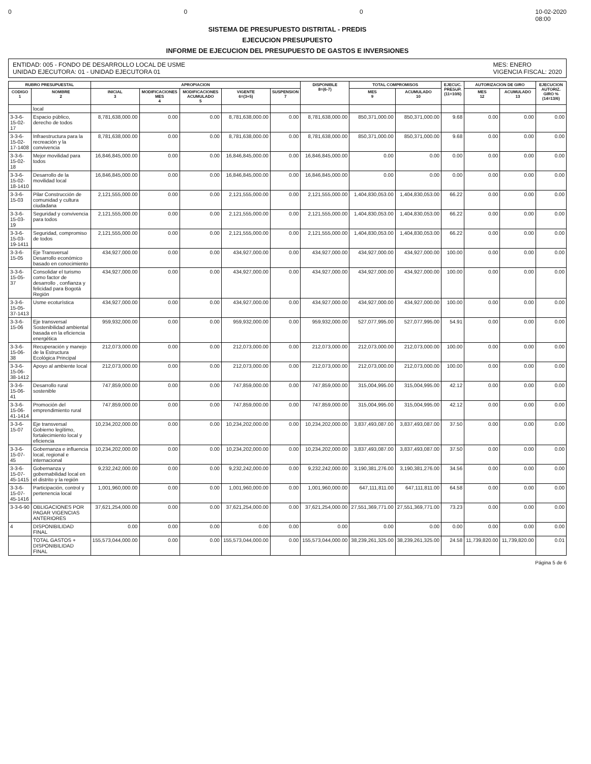0 0 0 10-02-2020
08:00
SISTEMA DE PRESUPUESTO DISTRITAL - PREDIS
EJECUCION PRESUPUESTO
INFORME DE EJECUCION DEL PRESUPUESTO DE GASTOS E INVERSIONES
ENTIDAD: 005 - FONDO DE DESARROLLO LOCAL DE USME
UNIDAD EJECUTORA: 01 - UNIDAD EJECUTORA 01
MES: ENERO
VIGENCIA FISCAL: 2020
| RUBRO PRESUPUESTAL | | APROPIACION | | | | | DISPONIBLE 8=(6-7) | TOTAL COMPROMISOS | | EJECUC. PRESUP. (11=10/6) | AUTORIZACION DE GIRO | | EJECUCION AUTORIZ. GIRO % (14=13/6) |
| --- | --- | --- | --- | --- | --- | --- | --- | --- | --- | --- | --- | --- | --- |
| CODIGO 1 | NOMBRE 2 | INICIAL 3 | MODIFICACIONES MES 4 | MODIFICACIONES ACUMULADO 5 | VIGENTE 6=(3+5) | SUSPENSION 7 | | MES 9 | ACUMULADO 10 | | MES 12 | ACUMULADO 13 | |
| | local | | | | | | | | | | | | |
| 3-3-6-15-02-17 | Espacio público, derecho de todos | 8,781,638,000.00 | 0.00 | 0.00 | 8,781,638,000.00 | 0.00 | 8,781,638,000.00 | 850,371,000.00 | 850,371,000.00 | 9.68 | 0.00 | 0.00 | 0.00 |
| 3-3-6-15-02-17-1408 | Infraestructura para la recreación y la convivencia | 8,781,638,000.00 | 0.00 | 0.00 | 8,781,638,000.00 | 0.00 | 8,781,638,000.00 | 850,371,000.00 | 850,371,000.00 | 9.68 | 0.00 | 0.00 | 0.00 |
| 3-3-6-15-02-18 | Mejor movilidad para todos | 16,846,845,000.00 | 0.00 | 0.00 | 16,846,845,000.00 | 0.00 | 16,846,845,000.00 | 0.00 | 0.00 | 0.00 | 0.00 | 0.00 | 0.00 |
| 3-3-6-15-02-18-1410 | Desarrollo de la movilidad local | 16,846,845,000.00 | 0.00 | 0.00 | 16,846,845,000.00 | 0.00 | 16,846,845,000.00 | 0.00 | 0.00 | 0.00 | 0.00 | 0.00 | 0.00 |
| 3-3-6-15-03 | Pilar Construcción de comunidad y cultura ciudadana | 2,121,555,000.00 | 0.00 | 0.00 | 2,121,555,000.00 | 0.00 | 2,121,555,000.00 | 1,404,830,053.00 | 1,404,830,053.00 | 66.22 | 0.00 | 0.00 | 0.00 |
| 3-3-6-15-03-19 | Seguridad y convivencia para todos | 2,121,555,000.00 | 0.00 | 0.00 | 2,121,555,000.00 | 0.00 | 2,121,555,000.00 | 1,404,830,053.00 | 1,404,830,053.00 | 66.22 | 0.00 | 0.00 | 0.00 |
| 3-3-6-15-03-19-1411 | Seguridad, compromiso de todos | 2,121,555,000.00 | 0.00 | 0.00 | 2,121,555,000.00 | 0.00 | 2,121,555,000.00 | 1,404,830,053.00 | 1,404,830,053.00 | 66.22 | 0.00 | 0.00 | 0.00 |
| 3-3-6-15-05 | Eje Transversal Desarrollo económico basado en conocimiento | 434,927,000.00 | 0.00 | 0.00 | 434,927,000.00 | 0.00 | 434,927,000.00 | 434,927,000.00 | 434,927,000.00 | 100.00 | 0.00 | 0.00 | 0.00 |
| 3-3-6-15-05-37 | Consolidar el turismo como factor de desarrollo , confianza y felicidad para Bogotá Región | 434,927,000.00 | 0.00 | 0.00 | 434,927,000.00 | 0.00 | 434,927,000.00 | 434,927,000.00 | 434,927,000.00 | 100.00 | 0.00 | 0.00 | 0.00 |
| 3-3-6-15-05-37-1413 | Usme ecoturística | 434,927,000.00 | 0.00 | 0.00 | 434,927,000.00 | 0.00 | 434,927,000.00 | 434,927,000.00 | 434,927,000.00 | 100.00 | 0.00 | 0.00 | 0.00 |
| 3-3-6-15-06 | Eje transversal Sostenibilidad ambiental basada en la eficiencia energética | 959,932,000.00 | 0.00 | 0.00 | 959,932,000.00 | 0.00 | 959,932,000.00 | 527,077,995.00 | 527,077,995.00 | 54.91 | 0.00 | 0.00 | 0.00 |
| 3-3-6-15-06-38 | Recuperación y manejo de la Estructura Ecológica Principal | 212,073,000.00 | 0.00 | 0.00 | 212,073,000.00 | 0.00 | 212,073,000.00 | 212,073,000.00 | 212,073,000.00 | 100.00 | 0.00 | 0.00 | 0.00 |
| 3-3-6-15-06-38-1412 | Apoyo al ambiente local | 212,073,000.00 | 0.00 | 0.00 | 212,073,000.00 | 0.00 | 212,073,000.00 | 212,073,000.00 | 212,073,000.00 | 100.00 | 0.00 | 0.00 | 0.00 |
| 3-3-6-15-06-41 | Desarrollo rural sostenible | 747,859,000.00 | 0.00 | 0.00 | 747,859,000.00 | 0.00 | 747,859,000.00 | 315,004,995.00 | 315,004,995.00 | 42.12 | 0.00 | 0.00 | 0.00 |
| 3-3-6-15-06-41-1414 | Promoción del emprendimiento rural | 747,859,000.00 | 0.00 | 0.00 | 747,859,000.00 | 0.00 | 747,859,000.00 | 315,004,995.00 | 315,004,995.00 | 42.12 | 0.00 | 0.00 | 0.00 |
| 3-3-6-15-07 | Eje transversal Gobierno legítimo, fortalecimiento local y eficiencia | 10,234,202,000.00 | 0.00 | 0.00 | 10,234,202,000.00 | 0.00 | 10,234,202,000.00 | 3,837,493,087.00 | 3,837,493,087.00 | 37.50 | 0.00 | 0.00 | 0.00 |
| 3-3-6-15-07-45 | Gobernanza e influencia local, regional e internacional | 10,234,202,000.00 | 0.00 | 0.00 | 10,234,202,000.00 | 0.00 | 10,234,202,000.00 | 3,837,493,087.00 | 3,837,493,087.00 | 37.50 | 0.00 | 0.00 | 0.00 |
| 3-3-6-15-07-45-1415 | Gobernanza y gobernabilidad local en el distrito y la región | 9,232,242,000.00 | 0.00 | 0.00 | 9,232,242,000.00 | 0.00 | 9,232,242,000.00 | 3,190,381,276.00 | 3,190,381,276.00 | 34.56 | 0.00 | 0.00 | 0.00 |
| 3-3-6-15-07-45-1416 | Participación, control y pertenencia local | 1,001,960,000.00 | 0.00 | 0.00 | 1,001,960,000.00 | 0.00 | 1,001,960,000.00 | 647,111,811.00 | 647,111,811.00 | 64.58 | 0.00 | 0.00 | 0.00 |
| 3-3-6-90 | OBLIGACIONES POR PAGAR VIGENCIAS ANTERIORES | 37,621,254,000.00 | 0.00 | 0.00 | 37,621,254,000.00 | 0.00 | 37,621,254,000.00 | 27,551,369,771.00 | 27,551,369,771.00 | 73.23 | 0.00 | 0.00 | 0.00 |
| 4 | DISPONIBILIDAD FINAL | 0.00 | 0.00 | 0.00 | 0.00 | 0.00 | 0.00 | 0.00 | 0.00 | 0.00 | 0.00 | 0.00 | 0.00 |
| | TOTAL GASTOS + DISPONIBILIDAD FINAL | 155,573,044,000.00 | 0.00 | 0.00 | 155,573,044,000.00 | 0.00 | 155,573,044,000.00 | 38,239,261,325.00 | 38,239,261,325.00 | 24.58 | 11,739,820.00 | 11,739,820.00 | 0.01 |
Página 5 de 6